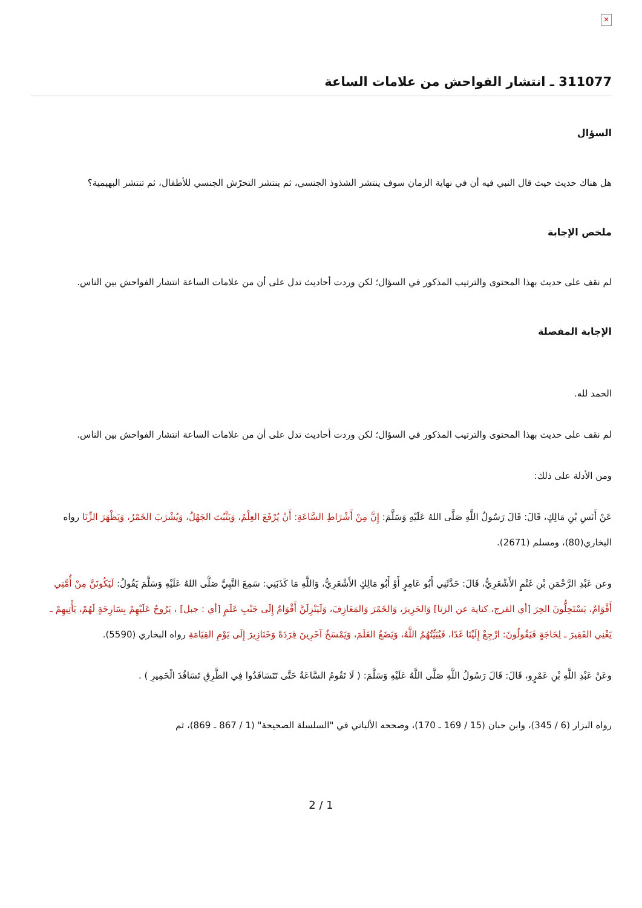✕
311077 ـ انتشار الفواحش من علامات الساعة
السؤال
هل هناك حديث حيث قال النبي فيه أن في نهاية الزمان سوف ينتشر الشذوذ الجنسي، ثم ينتشر التحرّش الجنسي للأطفال، ثم تنتشر البهيمية؟
ملخص الإجابة
لم نقف على حديث بهذا المحتوى والترتيب المذكور في السؤال؛ لكن وردت أحاديث تدل على أن من علامات الساعة انتشار الفواحش بين الناس.
الإجابة المفصلة
الحمد لله.
لم نقف على حديث بهذا المحتوى والترتيب المذكور في السؤال؛ لكن وردت أحاديث تدل على أن من علامات الساعة انتشار الفواحش بين الناس.
ومن الأدلة على ذلك:
عَنْ أَنَسِ بْنِ مَالِكٍ، قَالَ: قَالَ رَسُولُ اللَّهِ صَلَّى اللهُ عَلَيْهِ وَسَلَّمَ: إِنَّ مِنْ أَشْرَاطِ السَّاعَةِ: أَنْ يُرْفَعَ العِلْمُ، وَيَثْبُتَ الجَهْلُ، وَيُشْرَبَ الخَمْرُ، وَيَظْهَرَ الزِّنَا رواه البخاري(80)، ومسلم (2671).
وعن عَبْدِ الرَّحْمَنِ بْنِ غَنْمٍ الأَشْعَرِيُّ، قَالَ: حَدَّثَنِي أَبُو عَامِرٍ أَوْ أَبُو مَالِكٍ الأَشْعَرِيُّ، وَاللَّهِ مَا كَذَبَنِي: سَمِعَ النَّبِيَّ صَلَّى اللهُ عَلَيْهِ وَسَلَّمَ يَقُولُ: لَيَكُونَنَّ مِنْ أُمَّتِي أَقْوَامٌ، يَسْتَحِلُّونَ الحِرَ [أي الفرج، كناية عن الزنا] وَالحَرِيرَ، وَالخَمْرَ وَالمَعَازِفَ، وَلَيَنْزِلَنَّ أَقْوَامٌ إِلَى جَنْبِ عَلَمٍ [أي : جبل] ، يَرُوحُ عَلَيْهِمْ بِسَارِحَةٍ لَهُمْ، يَأْتِيهِمْ ـ يَعْنِي الفَقِيرَ ـ لِحَاجَةٍ فَيَقُولُونَ: ارْجِعْ إِلَيْنَا غَدًا، فَيُبَيِّتُهُمُ اللَّهُ، وَيَضَعُ العَلَمَ، وَيَمْسَخُ آخَرِينَ قِرَدَةً وَخَنَازِيرَ إِلَى يَوْمِ القِيَامَةِ رواه البخاري (5590).
وعَنْ عَبْدِ اللَّهِ بْنِ عَمْرٍو، قَالَ: قَالَ رَسُولُ اللَّهِ صَلَّى اللَّهُ عَلَيْهِ وَسَلَّمَ: ( لَا تَقُومُ السَّاعَةُ حَتَّى تَتَسَافَدُوا فِي الطَّرِقِ تَسَافُدَ الْحَمِيرِ ) .
رواه البزار (6 / 345)، وابن حبان (15 / 169 ـ 170)، وصححه الألباني في "السلسلة الصحيحة" (1 / 867 ـ 869)، ثم
2 / 1